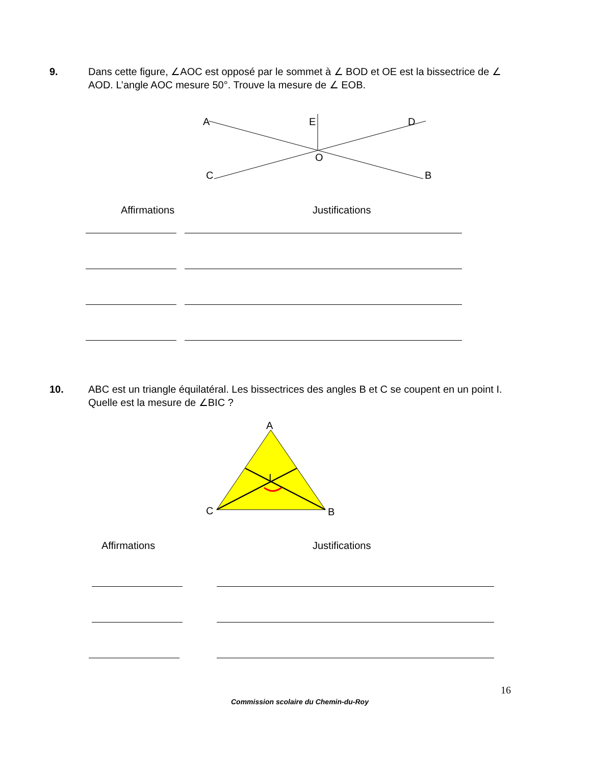9. Dans cette figure, ∠AOC est opposé par le sommet à ∠ BOD et OE est la bissectrice de ∠ AOD. L’angle AOC mesure 50°. Trouve la mesure de ∠ EOB.
A
E
D
O
C
B
Affirmations Justifications
10. ABC est un triangle équilatéral. Les bissectrices des angles B et C se coupent en un point I. Quelle est la mesure de ∠BIC ?
A
I
C
B
Affirmations Justifications
16
Commission scolaire du Chemin-du-Roy